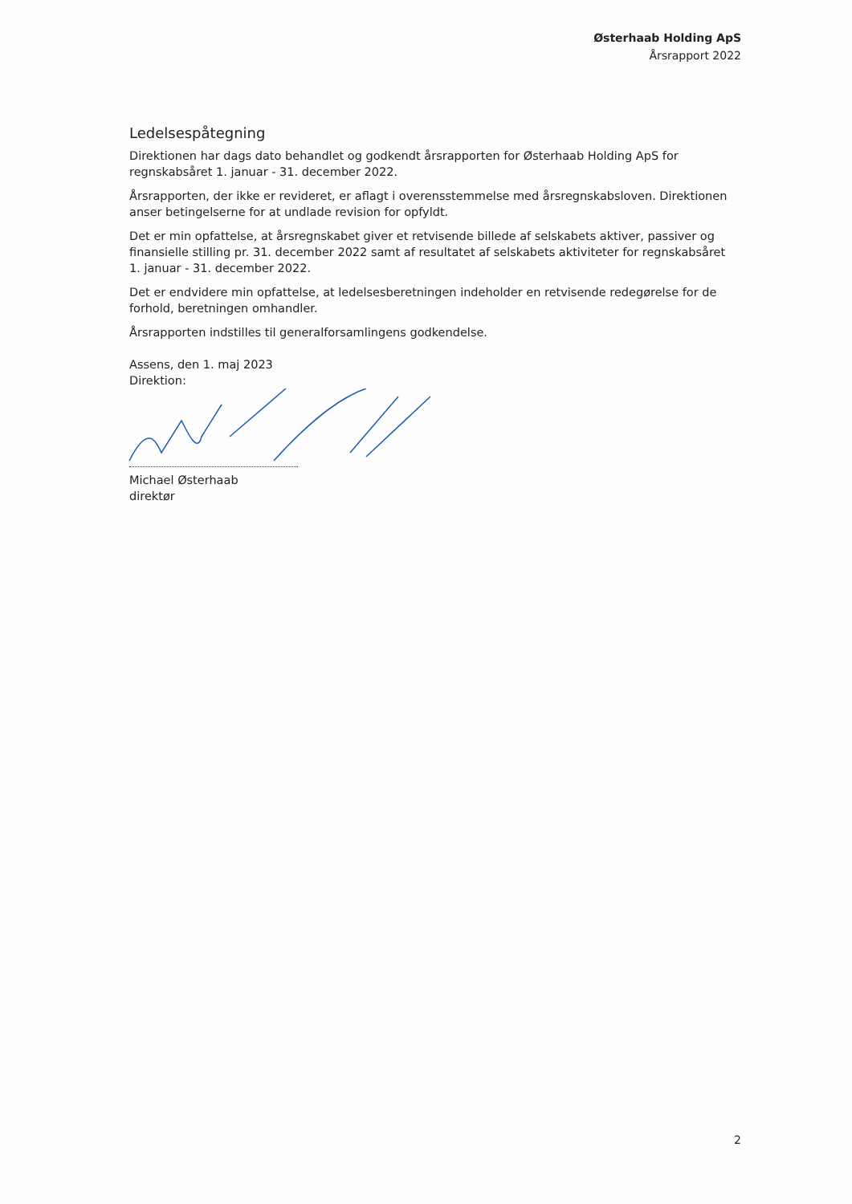Østerhaab Holding ApS
Årsrapport 2022
Ledelsespåtegning
Direktionen har dags dato behandlet og godkendt årsrapporten for Østerhaab Holding ApS for regnskabsåret 1. januar - 31. december 2022.
Årsrapporten, der ikke er revideret, er aflagt i overensstemmelse med årsregnskabsloven. Direktionen anser betingelserne for at undlade revision for opfyldt.
Det er min opfattelse, at årsregnskabet giver et retvisende billede af selskabets aktiver, passiver og finansielle stilling pr. 31. december 2022 samt af resultatet af selskabets aktiviteter for regnskabsåret 1. januar - 31. december 2022.
Det er endvidere min opfattelse, at ledelsesberetningen indeholder en retvisende redegørelse for de forhold, beretningen omhandler.
Årsrapporten indstilles til generalforsamlingens godkendelse.
Assens, den 1. maj 2023
Direktion:
Michael Østerhaab
direktør
2